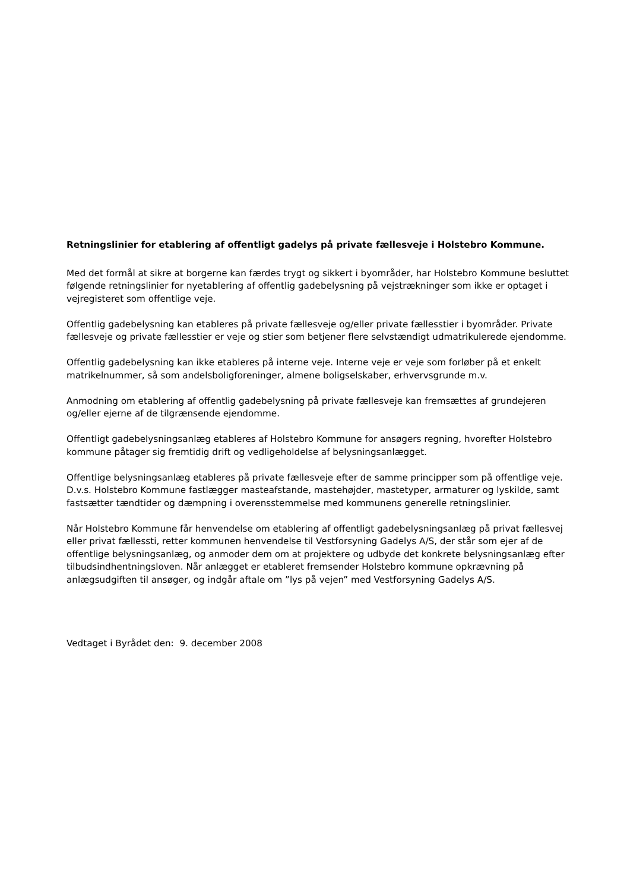Retningslinier for etablering af offentligt gadelys på private fællesveje i Holstebro Kommune.
Med det formål at sikre at borgerne kan færdes trygt og sikkert i byområder, har Holstebro Kommune besluttet følgende retningslinier for nyetablering af offentlig gadebelysning på vejstrækninger som ikke er optaget i vejregisteret som offentlige veje.
Offentlig gadebelysning kan etableres på private fællesveje og/eller private fællesstier i byområder. Private fællesveje og private fællesstier er veje og stier som betjener flere selvstændigt udmatrikulerede ejendomme.
Offentlig gadebelysning kan ikke etableres på interne veje. Interne veje er veje som forløber på et enkelt matrikelnummer, så som andelsboligforeninger, almene boligselskaber, erhvervsgrunde m.v.
Anmodning om etablering af offentlig gadebelysning på private fællesveje kan fremsættes af grundejeren og/eller ejerne af de tilgrænsende ejendomme.
Offentligt gadebelysningsanlæg etableres af Holstebro Kommune for ansøgers regning, hvorefter Holstebro kommune påtager sig fremtidig drift og vedligeholdelse af belysningsanlægget.
Offentlige belysningsanlæg etableres på private fællesveje efter de samme principper som på offentlige veje. D.v.s. Holstebro Kommune fastlægger masteafstande, mastehøjder, mastetyper, armaturer og lyskilde, samt fastsætter tændtider og dæmpning i overensstemmelse med kommunens generelle retningslinier.
Når Holstebro Kommune får henvendelse om etablering af offentligt gadebelysningsanlæg på privat fællesvej eller privat fællessti, retter kommunen henvendelse til Vestforsyning Gadelys A/S, der står som ejer af de offentlige belysningsanlæg, og anmoder dem om at projektere og udbyde det konkrete belysningsanlæg efter tilbudsindhentningsloven. Når anlægget er etableret fremsender Holstebro kommune opkrævning på anlægsudgiften til ansøger, og indgår aftale om ”lys på vejen” med Vestforsyning Gadelys A/S.
Vedtaget i Byrådet den: 9. december 2008